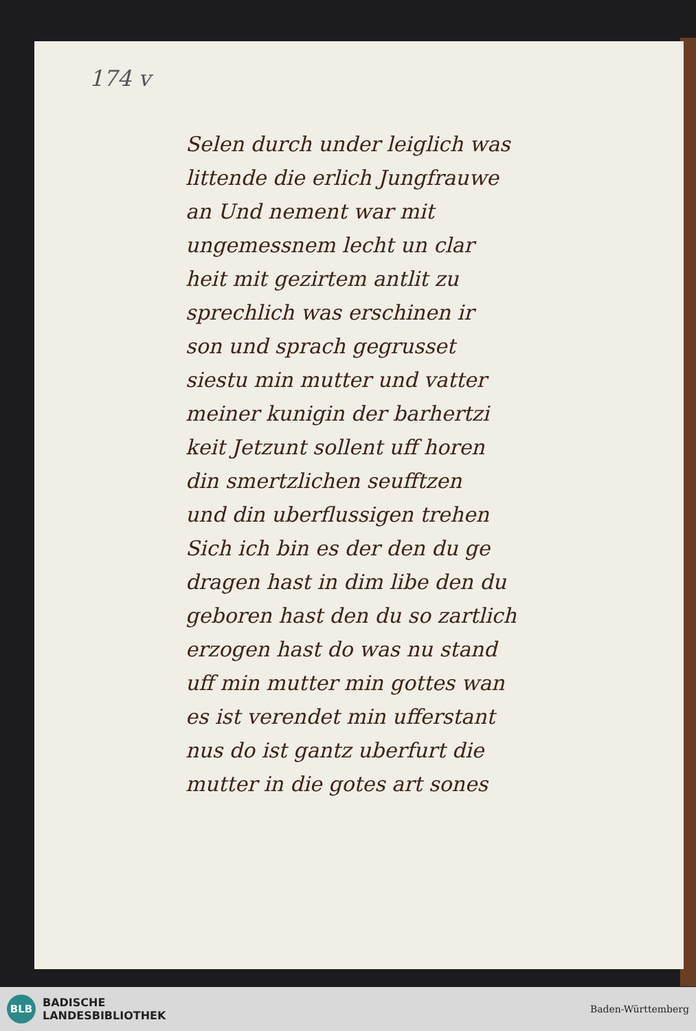174 v
Selen durch under leiglich was
littende die erlich Jungfrauwe
an Und nement war mit
ungemessnem lecht un clar
heit mit gezirtem antlit zu
sprechlich was erschinen ir
son und sprach gegrusset
siestu min mutter und vatter
meiner kunigin der barhertzi
keit Jetzunt sollent uff horen
din smertzlichen seufftzen
und din uberflussigen trehen
Sich ich bin es der den du ge
dragen hast in dim libe den du
geboren hast den du so zartlich
erzogen hast do was nu stand
uff min mutter min gottes wan
es ist verendet min ufferstant
nus do ist gantz uberfurt die
mutter in die gotes art sones
BLB
BADISCHE
LANDESBIBLIOTHEK
Baden-Württemberg